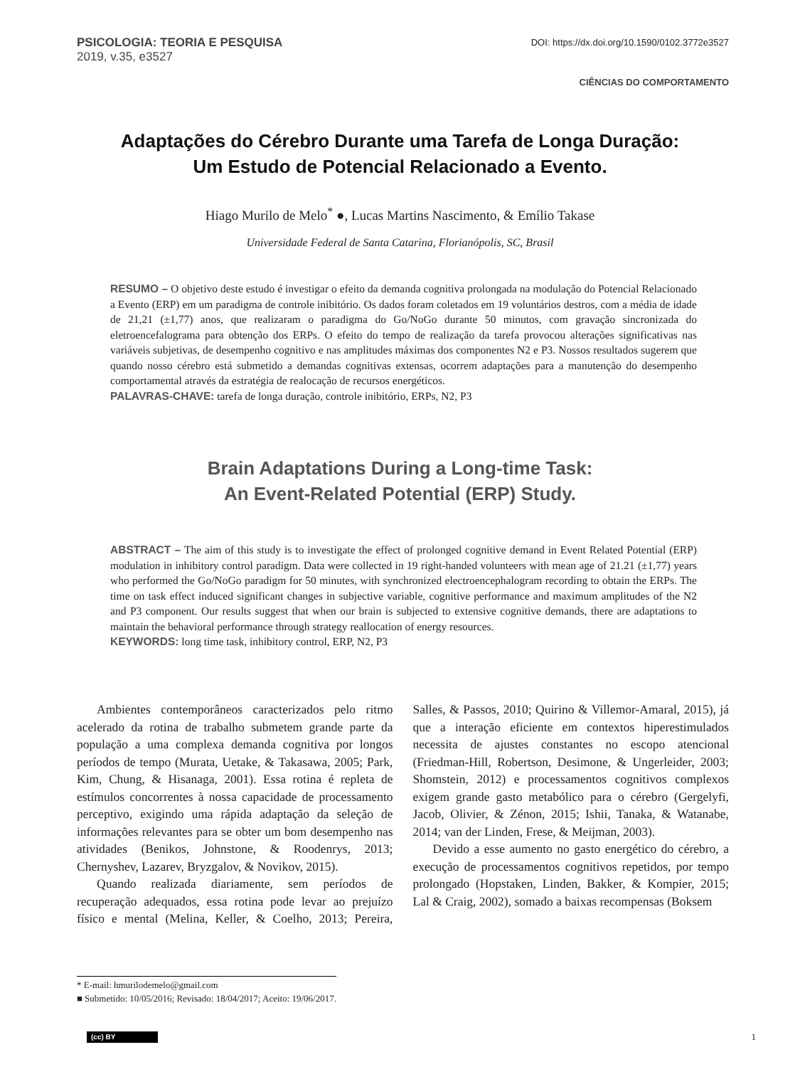PSICOLOGIA: TEORIA E PESQUISA
2019, v.35, e3527
DOI: https://dx.doi.org/10.1590/0102.3772e3527
CIÊNCIAS DO COMPORTAMENTO
Adaptações do Cérebro Durante uma Tarefa de Longa Duração:
Um Estudo de Potencial Relacionado a Evento.
Hiago Murilo de Melo<sup>*</sup> ●, Lucas Martins Nascimento, & Emílio Takase
Universidade Federal de Santa Catarina, Florianópolis, SC, Brasil
RESUMO – O objetivo deste estudo é investigar o efeito da demanda cognitiva prolongada na modulação do Potencial Relacionado a Evento (ERP) em um paradigma de controle inibitório. Os dados foram coletados em 19 voluntários destros, com a média de idade de 21,21 (±1,77) anos, que realizaram o paradigma do Go/NoGo durante 50 minutos, com gravação sincronizada do eletroencefalograma para obtenção dos ERPs. O efeito do tempo de realização da tarefa provocou alterações significativas nas variáveis subjetivas, de desempenho cognitivo e nas amplitudes máximas dos componentes N2 e P3. Nossos resultados sugerem que quando nosso cérebro está submetido a demandas cognitivas extensas, ocorrem adaptações para a manutenção do desempenho comportamental através da estratégia de realocação de recursos energéticos.
PALAVRAS-CHAVE: tarefa de longa duração, controle inibitório, ERPs, N2, P3
Brain Adaptations During a Long-time Task:
An Event-Related Potential (ERP) Study.
ABSTRACT – The aim of this study is to investigate the effect of prolonged cognitive demand in Event Related Potential (ERP) modulation in inhibitory control paradigm. Data were collected in 19 right-handed volunteers with mean age of 21.21 (±1,77) years who performed the Go/NoGo paradigm for 50 minutes, with synchronized electroencephalogram recording to obtain the ERPs. The time on task effect induced significant changes in subjective variable, cognitive performance and maximum amplitudes of the N2 and P3 component. Our results suggest that when our brain is subjected to extensive cognitive demands, there are adaptations to maintain the behavioral performance through strategy reallocation of energy resources.
KEYWORDS: long time task, inhibitory control, ERP, N2, P3
Ambientes contemporâneos caracterizados pelo ritmo acelerado da rotina de trabalho submetem grande parte da população a uma complexa demanda cognitiva por longos períodos de tempo (Murata, Uetake, & Takasawa, 2005; Park, Kim, Chung, & Hisanaga, 2001). Essa rotina é repleta de estímulos concorrentes à nossa capacidade de processamento perceptivo, exigindo uma rápida adaptação da seleção de informações relevantes para se obter um bom desempenho nas atividades (Benikos, Johnstone, & Roodenrys, 2013; Chernyshev, Lazarev, Bryzgalov, & Novikov, 2015).
Quando realizada diariamente, sem períodos de recuperação adequados, essa rotina pode levar ao prejuízo físico e mental (Melina, Keller, & Coelho, 2013; Pereira, Salles, & Passos, 2010; Quirino & Villemor-Amaral, 2015), já que a interação eficiente em contextos hiperestimulados necessita de ajustes constantes no escopo atencional (Friedman-Hill, Robertson, Desimone, & Ungerleider, 2003; Shomstein, 2012) e processamentos cognitivos complexos exigem grande gasto metabólico para o cérebro (Gergelyfi, Jacob, Olivier, & Zénon, 2015; Ishii, Tanaka, & Watanabe, 2014; van der Linden, Frese, & Meijman, 2003).
Devido a esse aumento no gasto energético do cérebro, a execução de processamentos cognitivos repetidos, por tempo prolongado (Hopstaken, Linden, Bakker, & Kompier, 2015; Lal & Craig, 2002), somado a baixas recompensas (Boksem
* E-mail: hmurilodemelo@gmail.com
■ Submetido: 10/05/2016; Revisado: 18/04/2017; Aceito: 19/06/2017.
(cc) BY 1